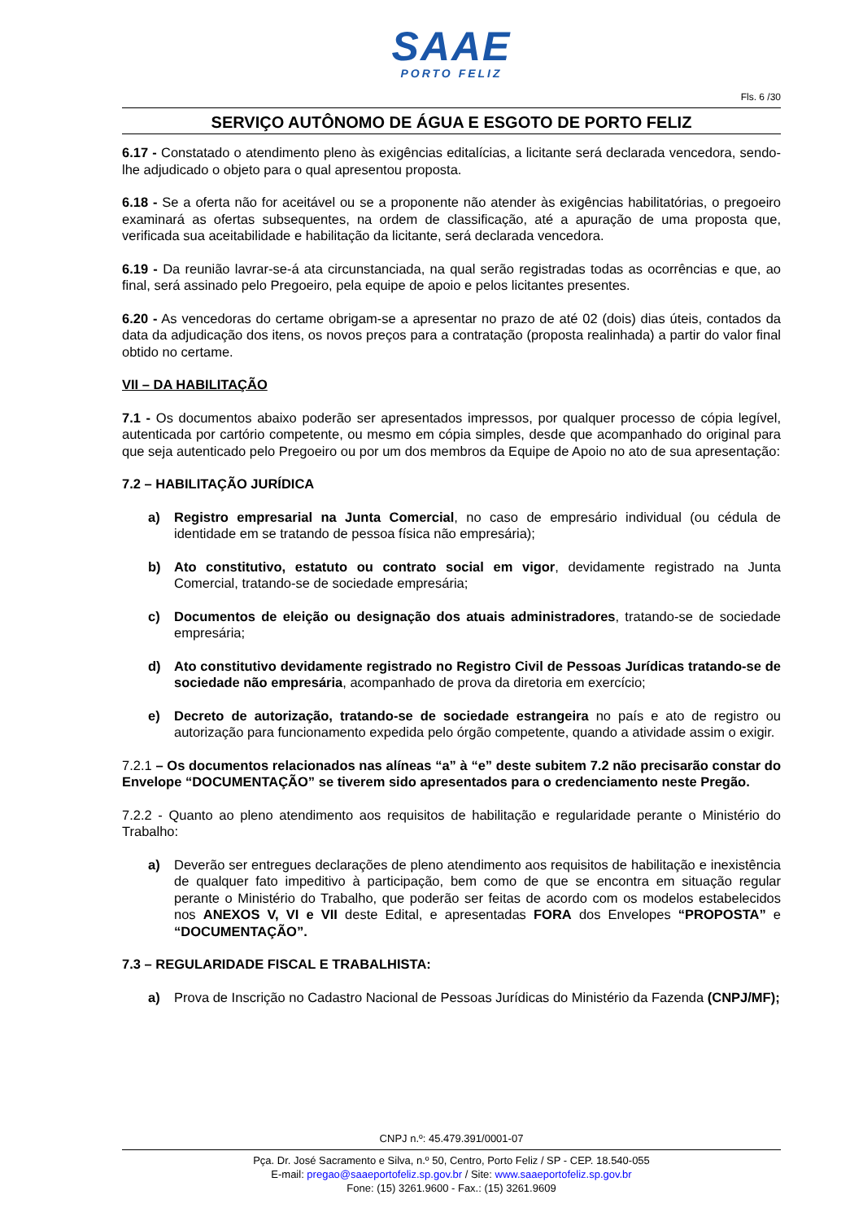SAAE
PORTO FELIZ
Fls. 6 /30
SERVIÇO AUTÔNOMO DE ÁGUA E ESGOTO DE PORTO FELIZ
6.17 - Constatado o atendimento pleno às exigências editalícias, a licitante será declarada vencedora, sendo-lhe adjudicado o objeto para o qual apresentou proposta.
6.18 - Se a oferta não for aceitável ou se a proponente não atender às exigências habilitatórias, o pregoeiro examinará as ofertas subsequentes, na ordem de classificação, até a apuração de uma proposta que, verificada sua aceitabilidade e habilitação da licitante, será declarada vencedora.
6.19 - Da reunião lavrar-se-á ata circunstanciada, na qual serão registradas todas as ocorrências e que, ao final, será assinado pelo Pregoeiro, pela equipe de apoio e pelos licitantes presentes.
6.20 - As vencedoras do certame obrigam-se a apresentar no prazo de até 02 (dois) dias úteis, contados da data da adjudicação dos itens, os novos preços para a contratação (proposta realinhada) a partir do valor final obtido no certame.
VII – DA HABILITAÇÃO
7.1 - Os documentos abaixo poderão ser apresentados impressos, por qualquer processo de cópia legível, autenticada por cartório competente, ou mesmo em cópia simples, desde que acompanhado do original para que seja autenticado pelo Pregoeiro ou por um dos membros da Equipe de Apoio no ato de sua apresentação:
7.2 – HABILITAÇÃO JURÍDICA
a) Registro empresarial na Junta Comercial, no caso de empresário individual (ou cédula de identidade em se tratando de pessoa física não empresária);
b) Ato constitutivo, estatuto ou contrato social em vigor, devidamente registrado na Junta Comercial, tratando-se de sociedade empresária;
c) Documentos de eleição ou designação dos atuais administradores, tratando-se de sociedade empresária;
d) Ato constitutivo devidamente registrado no Registro Civil de Pessoas Jurídicas tratando-se de sociedade não empresária, acompanhado de prova da diretoria em exercício;
e) Decreto de autorização, tratando-se de sociedade estrangeira no país e ato de registro ou autorização para funcionamento expedida pelo órgão competente, quando a atividade assim o exigir.
7.2.1 – Os documentos relacionados nas alíneas “a” à “e” deste subitem 7.2 não precisarão constar do Envelope “DOCUMENTAÇÃO” se tiverem sido apresentados para o credenciamento neste Pregão.
7.2.2 - Quanto ao pleno atendimento aos requisitos de habilitação e regularidade perante o Ministério do Trabalho:
a) Deverão ser entregues declarações de pleno atendimento aos requisitos de habilitação e inexistência de qualquer fato impeditivo à participação, bem como de que se encontra em situação regular perante o Ministério do Trabalho, que poderão ser feitas de acordo com os modelos estabelecidos nos ANEXOS V, VI e VII deste Edital, e apresentadas FORA dos Envelopes “PROPOSTA” e “DOCUMENTAÇÃO”.
7.3 – REGULARIDADE FISCAL E TRABALHISTA:
a) Prova de Inscrição no Cadastro Nacional de Pessoas Jurídicas do Ministério da Fazenda (CNPJ/MF);
CNPJ n.º: 45.479.391/0001-07
Pça. Dr. José Sacramento e Silva, n.º 50, Centro, Porto Feliz / SP - CEP. 18.540-055
E-mail: pregao@saaeportofeliz.sp.gov.br / Site: www.saaeportofeliz.sp.gov.br
Fone: (15) 3261.9600 - Fax.: (15) 3261.9609